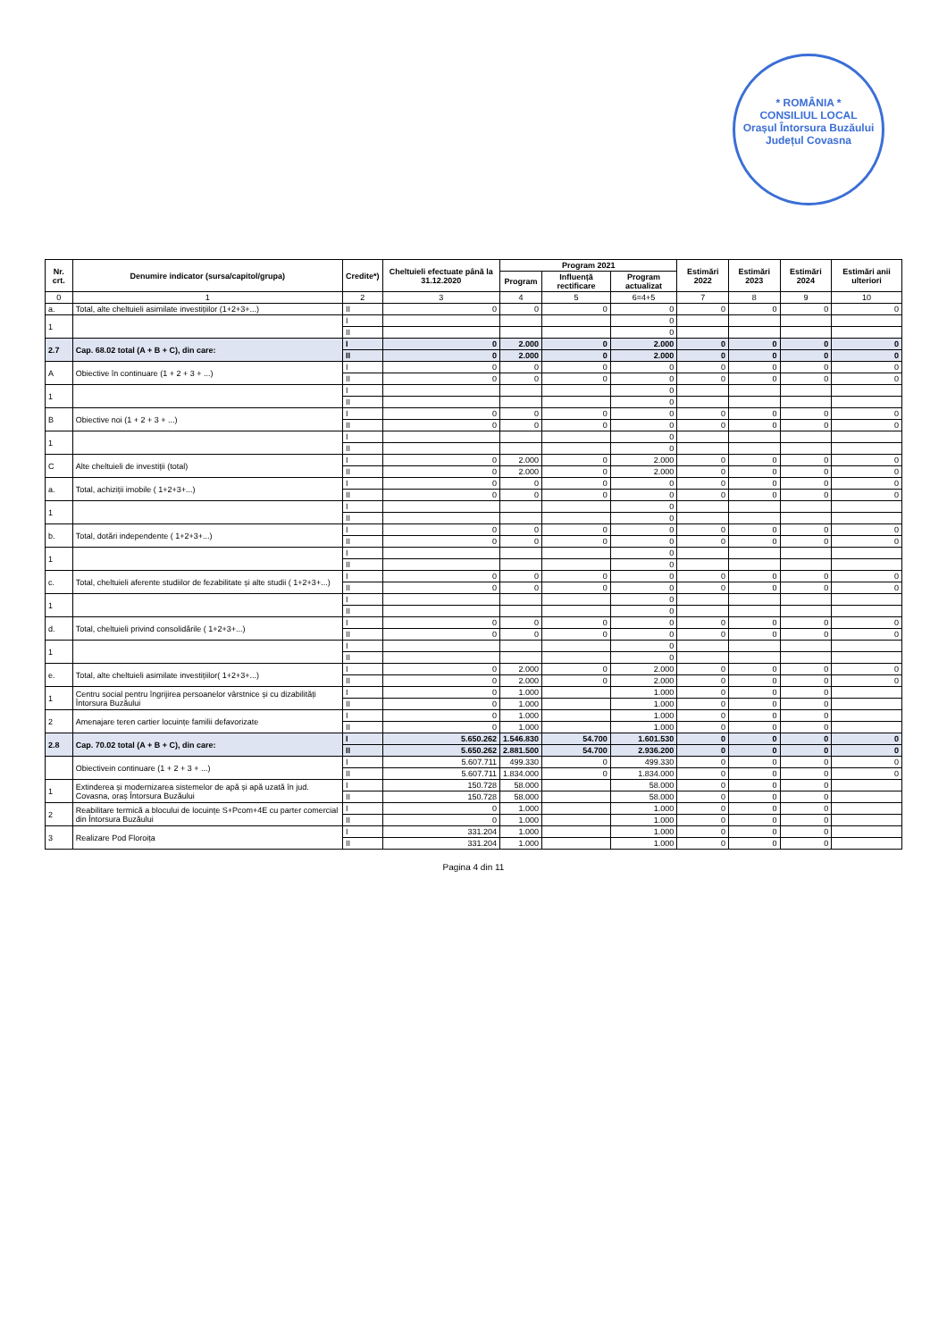* ROMÂNIA *
CONSILIUL LOCAL
Orașul Întorsura Buzăului
Județul Covasna
| Nr. crt. | Denumire indicator (sursa/capitol/grupa) | Credite*) | Cheltuieli efectuate până la 31.12.2020 | Program 2021 | | | Estimări 2022 | Estimări 2023 | Estimări 2024 | Estimări anii ulteriori |
| --- | --- | --- | --- | --- | --- | --- | --- | --- | --- | --- |
| | | | | Program | Influență rectificare | Program actualizat | | | | |
| 0 | 1 | 2 | 3 | 4 | 5 | 6=4+5 | 7 | 8 | 9 | 10 |
| a. | Total, alte cheltuieli asimilate investițiilor (1+2+3+...) | II | 0 | 0 | 0 | 0 | 0 | 0 | 0 | 0 |
| 1 | | I | | | | 0 | | | | |
| | | II | | | | 0 | | | | |
| 2.7 | Cap. 68.02 total (A + B + C), din care: | I | 0 | 2.000 | 0 | 2.000 | 0 | 0 | 0 | 0 |
| | | II | 0 | 2.000 | 0 | 2.000 | 0 | 0 | 0 | 0 |
| A | Obiective în continuare (1 + 2 + 3 + ...) | I | 0 | 0 | 0 | 0 | 0 | 0 | 0 | 0 |
| | | II | 0 | 0 | 0 | 0 | 0 | 0 | 0 | 0 |
| 1 | | I | | | | 0 | | | | |
| | | II | | | | 0 | | | | |
| B | Obiective noi (1 + 2 + 3 + ...) | I | 0 | 0 | 0 | 0 | 0 | 0 | 0 | 0 |
| | | II | 0 | 0 | 0 | 0 | 0 | 0 | 0 | 0 |
| 1 | | I | | | | 0 | | | | |
| | | II | | | | 0 | | | | |
| C | Alte cheltuieli de investiții (total) | I | 0 | 2.000 | 0 | 2.000 | 0 | 0 | 0 | 0 |
| | | II | 0 | 2.000 | 0 | 2.000 | 0 | 0 | 0 | 0 |
| a. | Total, achiziții imobile ( 1+2+3+...) | I | 0 | 0 | 0 | 0 | 0 | 0 | 0 | 0 |
| | | II | 0 | 0 | 0 | 0 | 0 | 0 | 0 | 0 |
| 1 | | I | | | | 0 | | | | |
| | | II | | | | 0 | | | | |
| b. | Total, dotări independente ( 1+2+3+...) | I | 0 | 0 | 0 | 0 | 0 | 0 | 0 | 0 |
| | | II | 0 | 0 | 0 | 0 | 0 | 0 | 0 | 0 |
| 1 | | I | | | | 0 | | | | |
| | | II | | | | 0 | | | | |
| c. | Total, cheltuieli aferente studiilor de fezabilitate și alte studii ( 1+2+3+...) | I | 0 | 0 | 0 | 0 | 0 | 0 | 0 | 0 |
| | | II | 0 | 0 | 0 | 0 | 0 | 0 | 0 | 0 |
| 1 | | I | | | | 0 | | | | |
| | | II | | | | 0 | | | | |
| d. | Total, cheltuieli privind consolidările ( 1+2+3+...) | I | 0 | 0 | 0 | 0 | 0 | 0 | 0 | 0 |
| | | II | 0 | 0 | 0 | 0 | 0 | 0 | 0 | 0 |
| 1 | | I | | | | 0 | | | | |
| | | II | | | | 0 | | | | |
| e. | Total, alte cheltuieli asimilate investițiilor( 1+2+3+...) | I | 0 | 2.000 | 0 | 2.000 | 0 | 0 | 0 | 0 |
| | | II | 0 | 2.000 | 0 | 2.000 | 0 | 0 | 0 | 0 |
| 1 | Centru social pentru îngrijirea persoanelor vârstnice și cu dizabilități Întorsura Buzăului | I | 0 | 1.000 | | 1.000 | 0 | 0 | 0 | |
| | | II | 0 | 1.000 | | 1.000 | 0 | 0 | 0 | |
| 2 | Amenajare teren cartier locuințe familii defavorizate | I | 0 | 1.000 | | 1.000 | 0 | 0 | 0 | |
| | | II | 0 | 1.000 | | 1.000 | 0 | 0 | 0 | |
| 2.8 | Cap. 70.02 total (A + B + C), din care: | I | 5.650.262 | 1.546.830 | 54.700 | 1.601.530 | 0 | 0 | 0 | 0 |
| | | II | 5.650.262 | 2.881.500 | 54.700 | 2.936.200 | 0 | 0 | 0 | 0 |
| | Obiectivein continuare (1 + 2 + 3 + ...) | I | 5.607.711 | 499.330 | 0 | 499.330 | 0 | 0 | 0 | 0 |
| | | II | 5.607.711 | 1.834.000 | 0 | 1.834.000 | 0 | 0 | 0 | 0 |
| 1 | Extinderea și modernizarea sistemelor de apă și apă uzată în jud. Covasna, oraș Întorsura Buzăului | I | 150.728 | 58.000 | | 58.000 | 0 | 0 | 0 | |
| | | II | 150.728 | 58.000 | | 58.000 | 0 | 0 | 0 | |
| 2 | Reabilitare termică a blocului de locuințe S+Pcom+4E cu parter comercial din Întorsura Buzăului | I | 0 | 1.000 | | 1.000 | 0 | 0 | 0 | |
| | | II | 0 | 1.000 | | 1.000 | 0 | 0 | 0 | |
| 3 | Realizare Pod Floroița | I | 331.204 | 1.000 | | 1.000 | 0 | 0 | 0 | |
| | | II | 331.204 | 1.000 | | 1.000 | 0 | 0 | 0 | |
Pagina 4 din 11